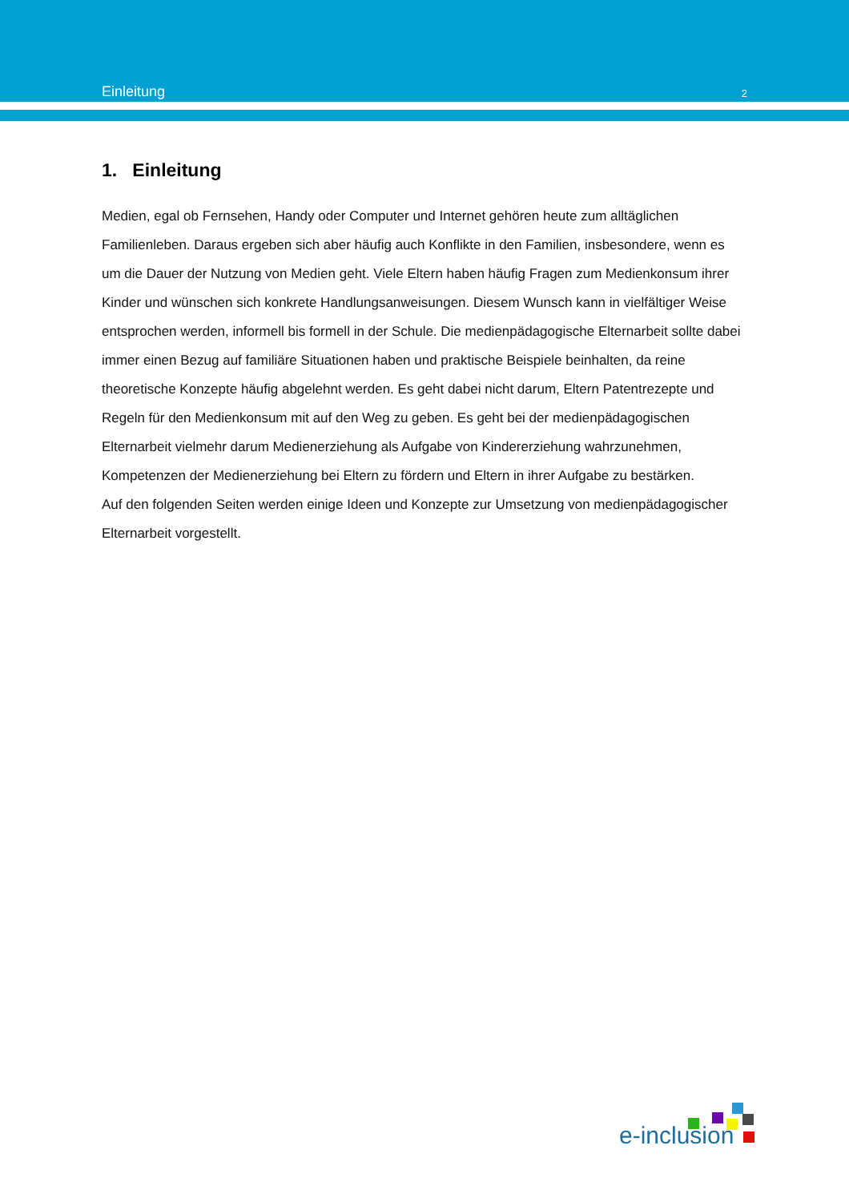Einleitung 2
1. Einleitung
Medien, egal ob Fernsehen, Handy oder Computer und Internet gehören heute zum alltäglichen Familienleben. Daraus ergeben sich aber häufig auch Konflikte in den Familien, insbesondere, wenn es um die Dauer der Nutzung von Medien geht. Viele Eltern haben häufig Fragen zum Medienkonsum ihrer Kinder und wünschen sich konkrete Handlungsanweisungen. Diesem Wunsch kann in vielfältiger Weise entsprochen werden, informell bis formell in der Schule. Die medienpädagogische Elternarbeit sollte dabei immer einen Bezug auf familiäre Situationen haben und praktische Beispiele beinhalten, da reine theoretische Konzepte häufig abgelehnt werden. Es geht dabei nicht darum, Eltern Patentrezepte und Regeln für den Medienkonsum mit auf den Weg zu geben. Es geht bei der medienpädagogischen Elternarbeit vielmehr darum Medienerziehung als Aufgabe von Kindererziehung wahrzunehmen, Kompetenzen der Medienerziehung bei Eltern zu fördern und Eltern in ihrer Aufgabe zu bestärken.
Auf den folgenden Seiten werden einige Ideen und Konzepte zur Umsetzung von medienpädagogischer Elternarbeit vorgestellt.
e-inclusion